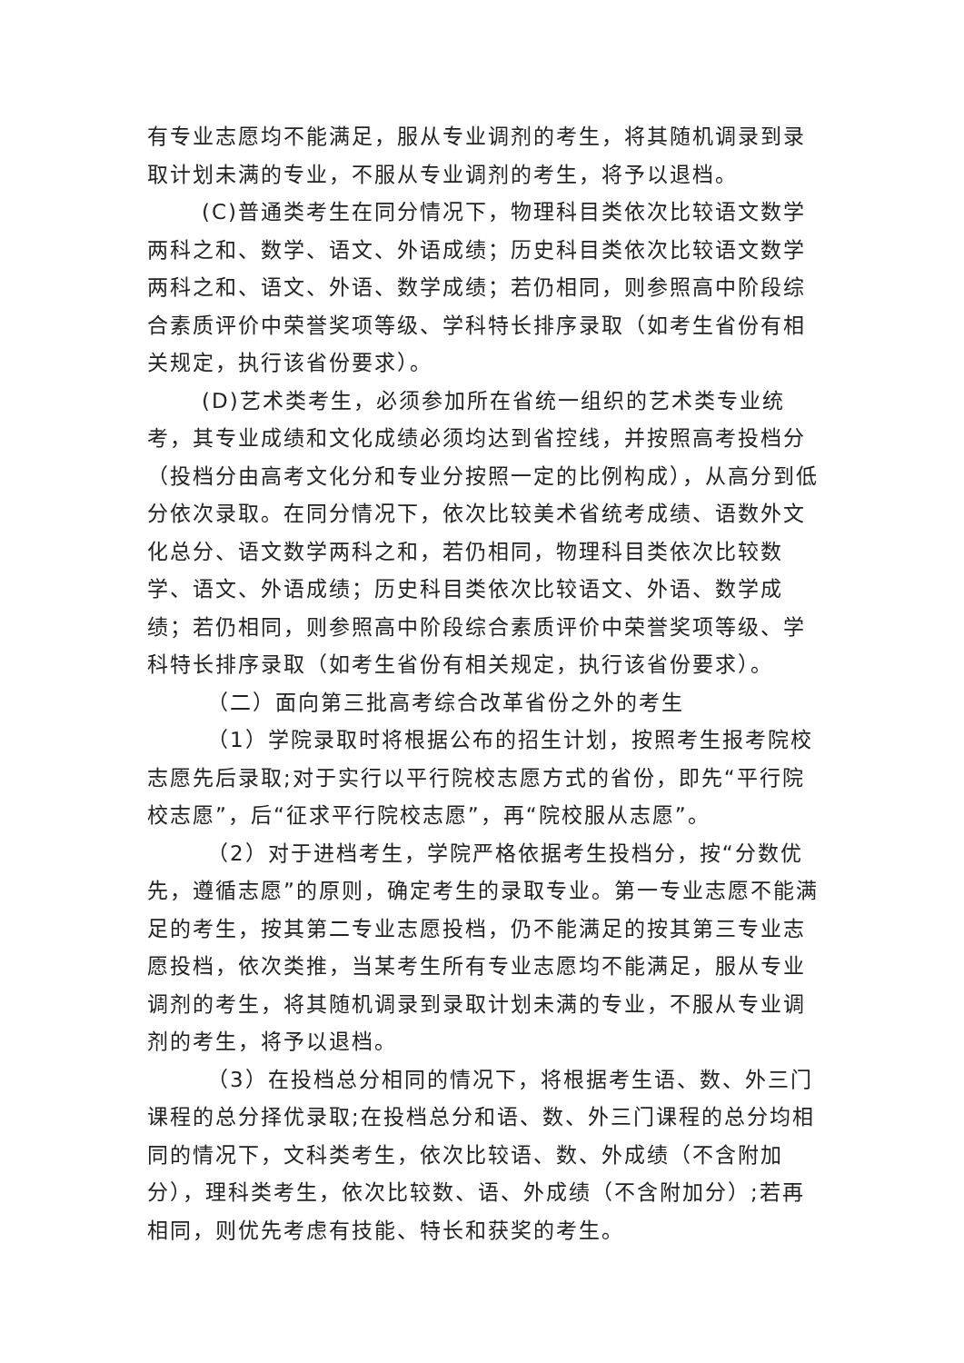有专业志愿均不能满足，服从专业调剂的考生，将其随机调录到录取计划未满的专业，不服从专业调剂的考生，将予以退档。
(C)普通类考生在同分情况下，物理科目类依次比较语文数学两科之和、数学、语文、外语成绩；历史科目类依次比较语文数学两科之和、语文、外语、数学成绩；若仍相同，则参照高中阶段综合素质评价中荣誉奖项等级、学科特长排序录取（如考生省份有相关规定，执行该省份要求）。
(D)艺术类考生，必须参加所在省统一组织的艺术类专业统考，其专业成绩和文化成绩必须均达到省控线，并按照高考投档分（投档分由高考文化分和专业分按照一定的比例构成），从高分到低分依次录取。在同分情况下，依次比较美术省统考成绩、语数外文化总分、语文数学两科之和，若仍相同，物理科目类依次比较数学、语文、外语成绩；历史科目类依次比较语文、外语、数学成绩；若仍相同，则参照高中阶段综合素质评价中荣誉奖项等级、学科特长排序录取（如考生省份有相关规定，执行该省份要求）。
（二）面向第三批高考综合改革省份之外的考生
（1）学院录取时将根据公布的招生计划，按照考生报考院校志愿先后录取;对于实行以平行院校志愿方式的省份，即先“平行院校志愿”，后“征求平行院校志愿”，再“院校服从志愿”。
（2）对于进档考生，学院严格依据考生投档分，按“分数优先，遵循志愿”的原则，确定考生的录取专业。第一专业志愿不能满足的考生，按其第二专业志愿投档，仍不能满足的按其第三专业志愿投档，依次类推，当某考生所有专业志愿均不能满足，服从专业调剂的考生，将其随机调录到录取计划未满的专业，不服从专业调剂的考生，将予以退档。
（3）在投档总分相同的情况下，将根据考生语、数、外三门课程的总分择优录取;在投档总分和语、数、外三门课程的总分均相同的情况下，文科类考生，依次比较语、数、外成绩（不含附加分），理科类考生，依次比较数、语、外成绩（不含附加分）;若再相同，则优先考虑有技能、特长和获奖的考生。